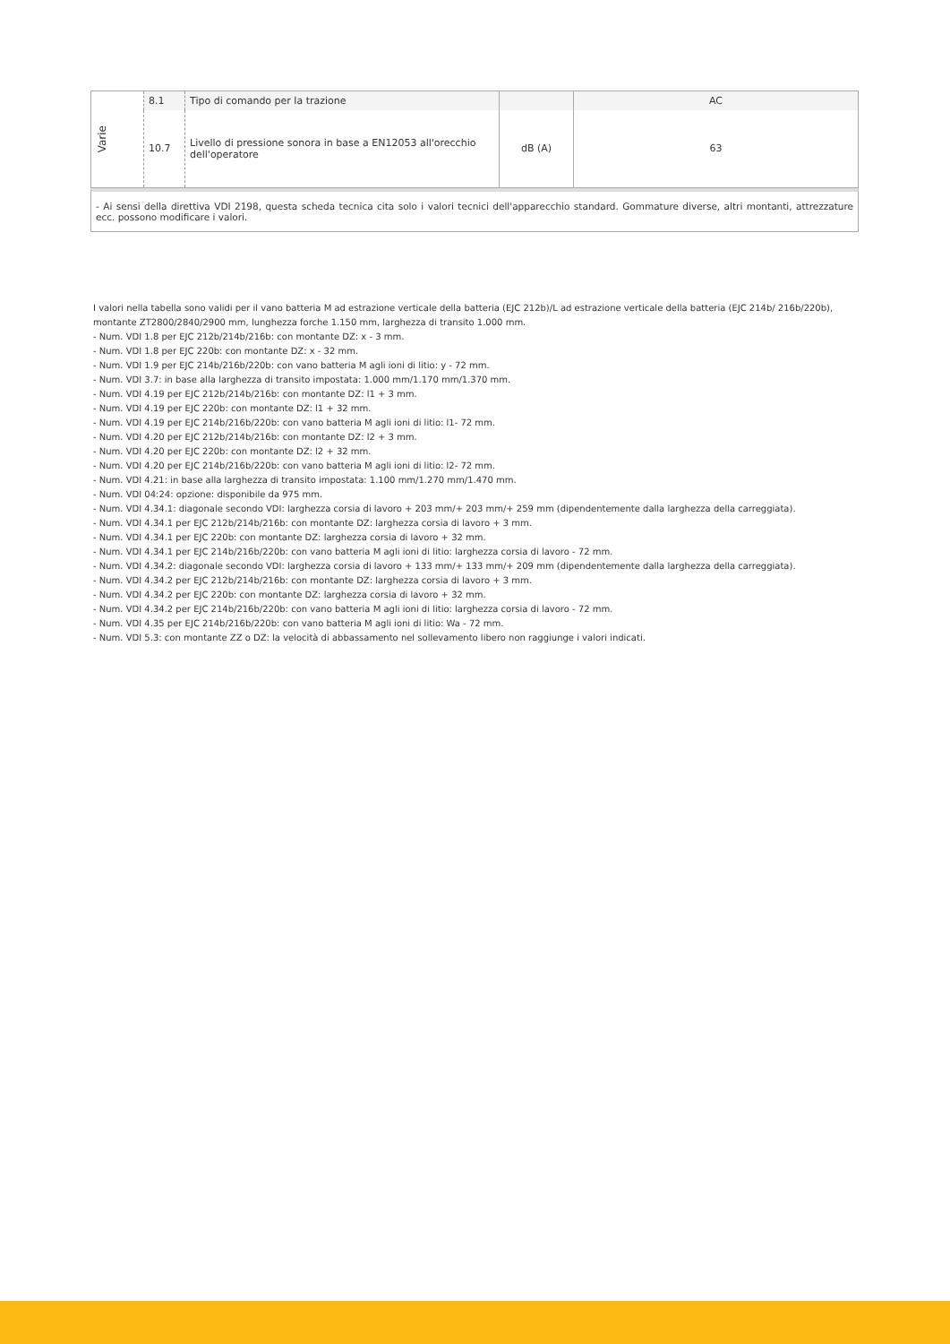| Varie | 8.1 | Tipo di comando per la trazione | | AC |
| | 10.7 | Livello di pressione sonora in base a EN12053 all'orecchio dell'operatore | dB (A) | 63 |
- Ai sensi della direttiva VDI 2198, questa scheda tecnica cita solo i valori tecnici dell'apparecchio standard. Gommature diverse, altri montanti, attrezzature ecc. possono modificare i valori.
I valori nella tabella sono validi per il vano batteria M ad estrazione verticale della batteria (EJC 212b)/L ad estrazione verticale della batteria (EJC 214b/ 216b/220b), montante ZT2800/2840/2900 mm, lunghezza forche 1.150 mm, larghezza di transito 1.000 mm.
- Num. VDI 1.8 per EJC 212b/214b/216b: con montante DZ: x - 3 mm.
- Num. VDI 1.8 per EJC 220b: con montante DZ: x - 32 mm.
- Num. VDI 1.9 per EJC 214b/216b/220b: con vano batteria M agli ioni di litio: y - 72 mm.
- Num. VDI 3.7: in base alla larghezza di transito impostata: 1.000 mm/1.170 mm/1.370 mm.
- Num. VDI 4.19 per EJC 212b/214b/216b: con montante DZ: l1 + 3 mm.
- Num. VDI 4.19 per EJC 220b: con montante DZ: l1 + 32 mm.
- Num. VDI 4.19 per EJC 214b/216b/220b: con vano batteria M agli ioni di litio: l1- 72 mm.
- Num. VDI 4.20 per EJC 212b/214b/216b: con montante DZ: l2 + 3 mm.
- Num. VDI 4.20 per EJC 220b: con montante DZ: l2 + 32 mm.
- Num. VDI 4.20 per EJC 214b/216b/220b: con vano batteria M agli ioni di litio: l2- 72 mm.
- Num. VDI 4.21: in base alla larghezza di transito impostata: 1.100 mm/1.270 mm/1.470 mm.
- Num. VDI 04:24: opzione: disponibile da 975 mm.
- Num. VDI 4.34.1: diagonale secondo VDI: larghezza corsia di lavoro + 203 mm/+ 203 mm/+ 259 mm (dipendentemente dalla larghezza della carreggiata).
- Num. VDI 4.34.1 per EJC 212b/214b/216b: con montante DZ: larghezza corsia di lavoro + 3 mm.
- Num. VDI 4.34.1 per EJC 220b: con montante DZ: larghezza corsia di lavoro + 32 mm.
- Num. VDI 4.34.1 per EJC 214b/216b/220b: con vano batteria M agli ioni di litio: larghezza corsia di lavoro - 72 mm.
- Num. VDI 4.34.2: diagonale secondo VDI: larghezza corsia di lavoro + 133 mm/+ 133 mm/+ 209 mm (dipendentemente dalla larghezza della carreggiata).
- Num. VDI 4.34.2 per EJC 212b/214b/216b: con montante DZ: larghezza corsia di lavoro + 3 mm.
- Num. VDI 4.34.2 per EJC 220b: con montante DZ: larghezza corsia di lavoro + 32 mm.
- Num. VDI 4.34.2 per EJC 214b/216b/220b: con vano batteria M agli ioni di litio: larghezza corsia di lavoro - 72 mm.
- Num. VDI 4.35 per EJC 214b/216b/220b: con vano batteria M agli ioni di litio: Wa - 72 mm.
- Num. VDI 5.3: con montante ZZ o DZ: la velocità di abbassamento nel sollevamento libero non raggiunge i valori indicati.